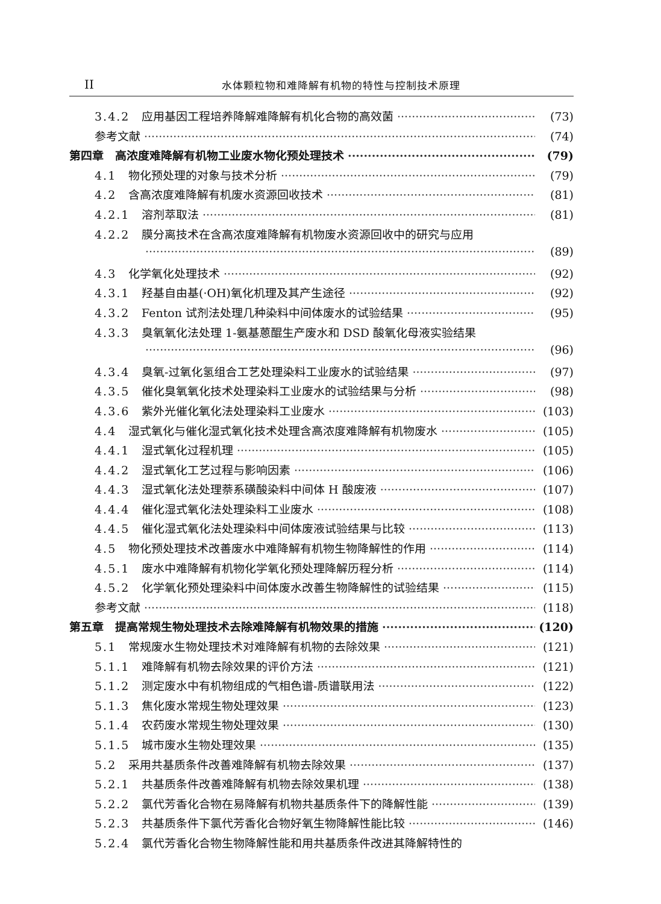II 水体颗粒物和难降解有机物的特性与控制技术原理
3.4.2 应用基因工程培养降解难降解有机化合物的高效菌 (73)
参考文献 (74)
第四章　高浓度难降解有机物工业废水物化预处理技术 (79)
4.1 物化预处理的对象与技术分析 (79)
4.2 含高浓度难降解有机废水资源回收技术 (81)
4.2.1 溶剂萃取法 (81)
4.2.2 膜分离技术在含高浓度难降解有机物废水资源回收中的研究与应用
(89)
4.3 化学氧化处理技术 (92)
4.3.1 羟基自由基(·OH)氧化机理及其产生途径 (92)
4.3.2 Fenton 试剂法处理几种染料中间体废水的试验结果 (95)
4.3.3 臭氧氧化法处理 1-氨基蒽醌生产废水和 DSD 酸氧化母液实验结果
(96)
4.3.4 臭氧-过氧化氢组合工艺处理染料工业废水的试验结果 (97)
4.3.5 催化臭氧氧化技术处理染料工业废水的试验结果与分析 (98)
4.3.6 紫外光催化氧化法处理染料工业废水 (103)
4.4 湿式氧化与催化湿式氧化技术处理含高浓度难降解有机物废水 (105)
4.4.1 湿式氧化过程机理 (105)
4.4.2 湿式氧化工艺过程与影响因素 (106)
4.4.3 湿式氧化法处理萘系磺酸染料中间体 H 酸废液 (107)
4.4.4 催化湿式氧化法处理染料工业废水 (108)
4.4.5 催化湿式氧化法处理染料中间体废液试验结果与比较 (113)
4.5 物化预处理技术改善废水中难降解有机物生物降解性的作用 (114)
4.5.1 废水中难降解有机物化学氧化预处理降解历程分析 (114)
4.5.2 化学氧化预处理染料中间体废水改善生物降解性的试验结果 (115)
参考文献 (118)
第五章　提高常规生物处理技术去除难降解有机物效果的措施 (120)
5.1 常规废水生物处理技术对难降解有机物的去除效果 (121)
5.1.1 难降解有机物去除效果的评价方法 (121)
5.1.2 测定废水中有机物组成的气相色谱-质谱联用法 (122)
5.1.3 焦化废水常规生物处理效果 (123)
5.1.4 农药废水常规生物处理效果 (130)
5.1.5 城市废水生物处理效果 (135)
5.2 采用共基质条件改善难降解有机物去除效果 (137)
5.2.1 共基质条件改善难降解有机物去除效果机理 (138)
5.2.2 氯代芳香化合物在易降解有机物共基质条件下的降解性能 (139)
5.2.3 共基质条件下氯代芳香化合物好氧生物降解性能比较 (146)
5.2.4 氯代芳香化合物生物降解性能和用共基质条件改进其降解特性的